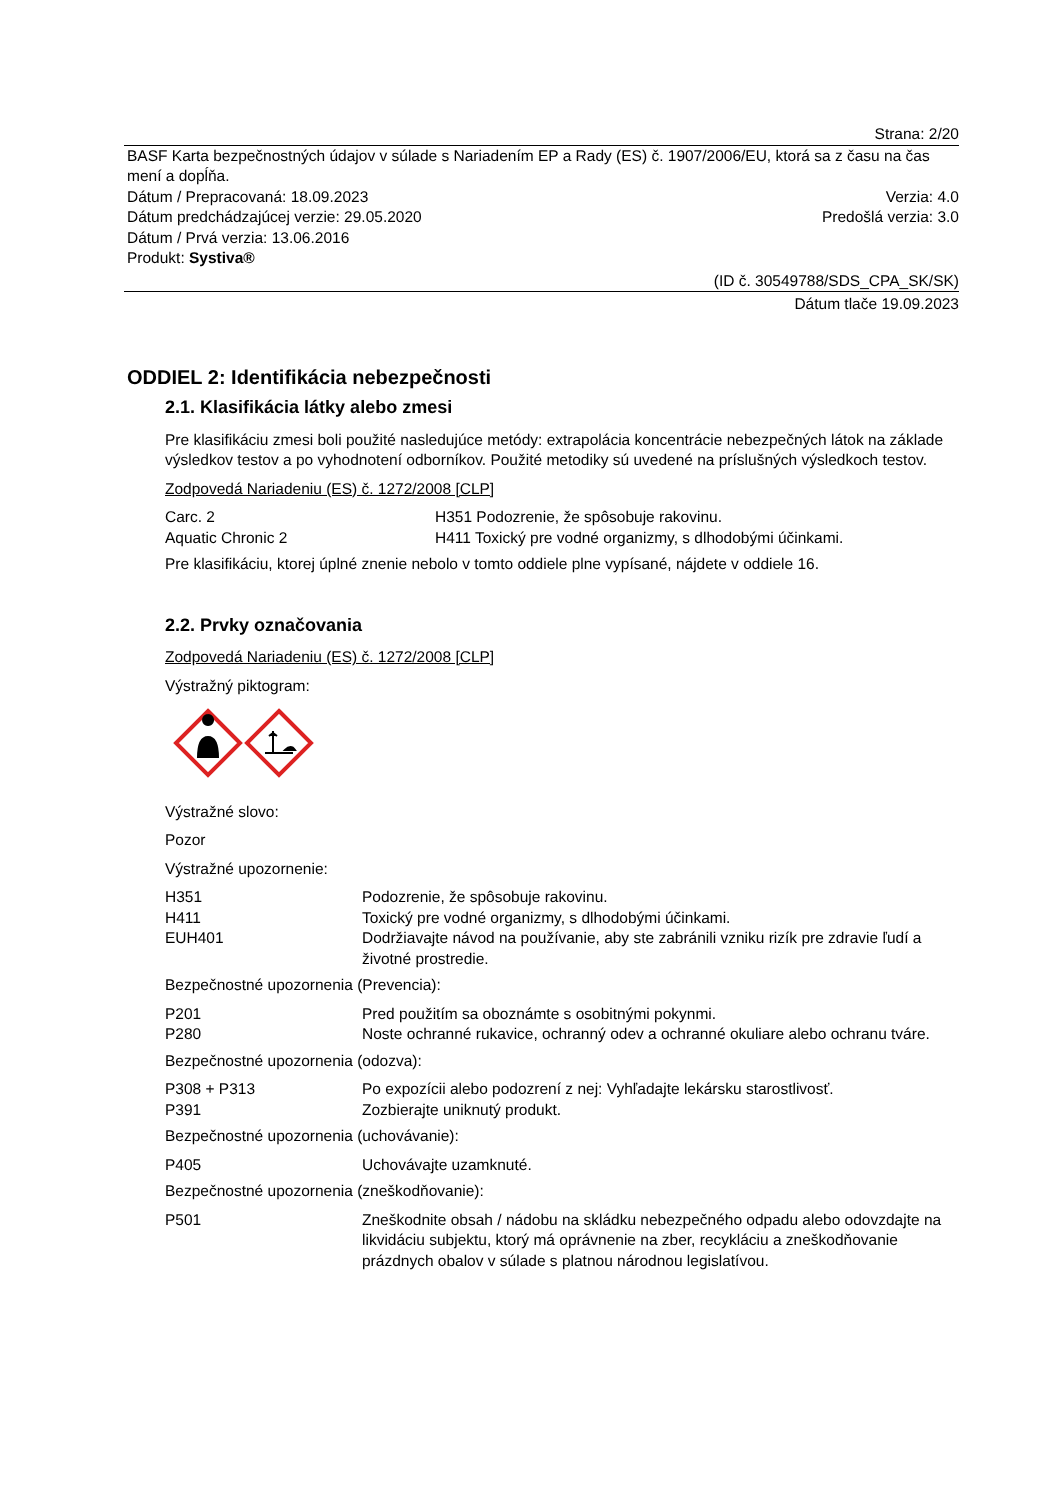Strana: 2/20
BASF Karta bezpečnostných údajov v súlade s Nariadením EP a Rady (ES) č. 1907/2006/EU, ktorá sa z času na čas mení a dopĺňa.
Dátum / Prepracovaná: 18.09.2023 Verzia: 4.0
Dátum predchádzajúcej verzie: 29.05.2020 Predošlá verzia: 3.0
Dátum / Prvá verzia: 13.06.2016
Produkt: Systiva®
(ID č. 30549788/SDS_CPA_SK/SK)
Dátum tlače 19.09.2023
ODDIEL 2: Identifikácia nebezpečnosti
2.1. Klasifikácia látky alebo zmesi
Pre klasifikáciu zmesi boli použité nasledujúce metódy: extrapolácia koncentrácie nebezpečných látok na základe výsledkov testov a po vyhodnotení odborníkov. Použité metodiky sú uvedené na príslušných výsledkoch testov.
Zodpovedá Nariadeniu (ES) č. 1272/2008 [CLP]
| Carc. 2 | H351 Podozrenie, že spôsobuje rakovinu. |
| Aquatic Chronic 2 | H411 Toxický pre vodné organizmy, s dlhodobými účinkami. |
Pre klasifikáciu, ktorej úplné znenie nebolo v tomto oddiele plne vypísané, nájdete v oddiele 16.
2.2. Prvky označovania
Zodpovedá Nariadeniu (ES) č. 1272/2008 [CLP]
Výstražný piktogram:
Výstražné slovo:
Pozor
Výstražné upozornenie:
| H351 | Podozrenie, že spôsobuje rakovinu. |
| H411 | Toxický pre vodné organizmy, s dlhodobými účinkami. |
| EUH401 | Dodržiavajte návod na používanie, aby ste zabránili vzniku rizík pre zdravie ľudí a životné prostredie. |
Bezpečnostné upozornenia (Prevencia):
| P201 | Pred použitím sa oboznámte s osobitnými pokynmi. |
| P280 | Noste ochranné rukavice, ochranný odev a ochranné okuliare alebo ochranu tváre. |
Bezpečnostné upozornenia (odozva):
| P308 + P313 | Po expozícii alebo podozrení z nej: Vyhľadajte lekársku starostlivosť. |
| P391 | Zozbierajte uniknutý produkt. |
Bezpečnostné upozornenia (uchovávanie):
| P405 | Uchovávajte uzamknuté. |
Bezpečnostné upozornenia (zneškodňovanie):
| P501 | Zneškodnite obsah / nádobu na skládku nebezpečného odpadu alebo odovzdajte na likvidáciu subjektu, ktorý má oprávnenie na zber, recykláciu a zneškodňovanie prázdnych obalov v súlade s platnou národnou legislatívou. |